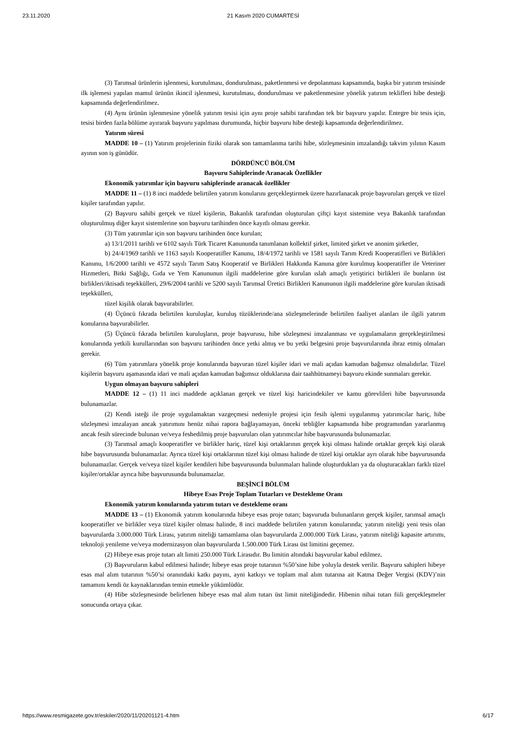23.11.2020 21 Kasım 2020 CUMARTESİ
(3) Tarımsal ürünlerin işlenmesi, kurutulması, dondurulması, paketlenmesi ve depolanması kapsamında, başka bir yatırım tesisinde ilk işlemesi yapılan mamul ürünün ikincil işlenmesi, kurutulması, dondurulması ve paketlenmesine yönelik yatırım teklifleri hibe desteği kapsamında değerlendirilmez.
(4) Aynı ürünün işlenmesine yönelik yatırım tesisi için aynı proje sahibi tarafından tek bir başvuru yapılır. Entegre bir tesis için, tesisi birden fazla bölüme ayırarak başvuru yapılması durumunda, hiçbir başvuru hibe desteği kapsamında değerlendirilmez.
Yatırım süresi
MADDE 10 – (1) Yatırım projelerinin fiziki olarak son tamamlanma tarihi hibe, sözleşmesinin imzalandığı takvim yılının Kasım ayının son iş günüdür.
DÖRDÜNCÜ BÖLÜM
Başvuru Sahiplerinde Aranacak Özellikler
Ekonomik yatırımlar için başvuru sahiplerinde aranacak özellikler
MADDE 11 – (1) 8 inci maddede belirtilen yatırım konularını gerçekleştirmek üzere hazırlanacak proje başvuruları gerçek ve tüzel kişiler tarafından yapılır.
(2) Başvuru sahibi gerçek ve tüzel kişilerin, Bakanlık tarafından oluşturulan çiftçi kayıt sistemine veya Bakanlık tarafından oluşturulmuş diğer kayıt sistemlerine son başvuru tarihinden önce kayıtlı olması gerekir.
(3) Tüm yatırımlar için son başvuru tarihinden önce kurulan;
a) 13/1/2011 tarihli ve 6102 sayılı Türk Ticaret Kanununda tanımlanan kollektif şirket, limited şirket ve anonim şirketler,
b) 24/4/1969 tarihli ve 1163 sayılı Kooperatifler Kanunu, 18/4/1972 tarihli ve 1581 sayılı Tarım Kredi Kooperatifleri ve Birlikleri Kanunu, 1/6/2000 tarihli ve 4572 sayılı Tarım Satış Kooperatif ve Birlikleri Hakkında Kanuna göre kurulmuş kooperatifler ile Veteriner Hizmetleri, Bitki Sağlığı, Gıda ve Yem Kanununun ilgili maddelerine göre kurulan ıslah amaçlı yetiştirici birlikleri ile bunların üst birlikleri/iktisadi teşekkülleri, 29/6/2004 tarihli ve 5200 sayılı Tarımsal Üretici Birlikleri Kanununun ilgili maddelerine göre kurulan iktisadi teşekkülleri,
tüzel kişilik olarak başvurabilirler.
(4) Üçüncü fıkrada belirtilen kuruluşlar, kuruluş tüzüklerinde/ana sözleşmelerinde belirtilen faaliyet alanları ile ilgili yatırım konularına başvurabilirler.
(5) Üçüncü fıkrada belirtilen kuruluşların, proje başvurusu, hibe sözleşmesi imzalanması ve uygulamaların gerçekleştirilmesi konularında yetkili kurullarından son başvuru tarihinden önce yetki almış ve bu yetki belgesini proje başvurularında ibraz etmiş olmaları gerekir.
(6) Tüm yatırımlara yönelik proje konularında başvuran tüzel kişiler idari ve mali açıdan kamudan bağımsız olmalıdırlar. Tüzel kişilerin başvuru aşamasında idari ve mali açıdan kamudan bağımsız olduklarına dair taahhütnameyi başvuru ekinde sunmaları gerekir.
Uygun olmayan başvuru sahipleri
MADDE 12 – (1) 11 inci maddede açıklanan gerçek ve tüzel kişi haricindekiler ve kamu görevlileri hibe başvurusunda bulunamazlar.
(2) Kendi isteği ile proje uygulamaktan vazgeçmesi nedeniyle projesi için fesih işlemi uygulanmış yatırımcılar hariç, hibe sözleşmesi imzalayan ancak yatırımını henüz nihai rapora bağlayamayan, önceki tebliğler kapsamında hibe programından yararlanmış ancak fesih sürecinde bulunan ve/veya feshedilmiş proje başvuruları olan yatırımcılar hibe başvurusunda bulunamazlar.
(3) Tarımsal amaçlı kooperatifler ve birlikler hariç, tüzel kişi ortaklarının gerçek kişi olması halinde ortaklar gerçek kişi olarak hibe başvurusunda bulunamazlar. Ayrıca tüzel kişi ortaklarının tüzel kişi olması halinde de tüzel kişi ortaklar ayrı olarak hibe başvurusunda bulunamazlar. Gerçek ve/veya tüzel kişiler kendileri hibe başvurusunda bulunmaları halinde oluşturdukları ya da oluşturacakları farklı tüzel kişiler/ortaklar ayrıca hibe başvurusunda bulunamazlar.
BEŞİNCİ BÖLÜM
Hibeye Esas Proje Toplam Tutarları ve Destekleme Oranı
Ekonomik yatırım konularında yatırım tutarı ve destekleme oranı
MADDE 13 – (1) Ekonomik yatırım konularında hibeye esas proje tutarı; başvuruda bulunanların gerçek kişiler, tarımsal amaçlı kooperatifler ve birlikler veya tüzel kişiler olması halinde, 8 inci maddede belirtilen yatırım konularında; yatırım niteliği yeni tesis olan başvurularda 3.000.000 Türk Lirası, yatırım niteliği tamamlama olan başvurularda 2.000.000 Türk Lirası, yatırım niteliği kapasite artırımı, teknoloji yenileme ve/veya modernizasyon olan başvurularda 1.500.000 Türk Lirası üst limitini geçemez.
(2) Hibeye esas proje tutarı alt limiti 250.000 Türk Lirasıdır. Bu limitin altındaki başvurular kabul edilmez.
(3) Başvuruların kabul edilmesi halinde; hibeye esas proje tutarının %50’sine hibe yoluyla destek verilir. Başvuru sahipleri hibeye esas mal alım tutarının %50’si oranındaki katkı payını, ayni katkıyı ve toplam mal alım tutarına ait Katma Değer Vergisi (KDV)’nin tamamını kendi öz kaynaklarından temin etmekle yükümlüdür.
(4) Hibe sözleşmesinde belirlenen hibeye esas mal alım tutarı üst limit niteliğindedir. Hibenin nihai tutarı fiili gerçekleşmeler sonucunda ortaya çıkar.
https://www.resmigazete.gov.tr/eskiler/2020/11/20201121-4.htm 6/17